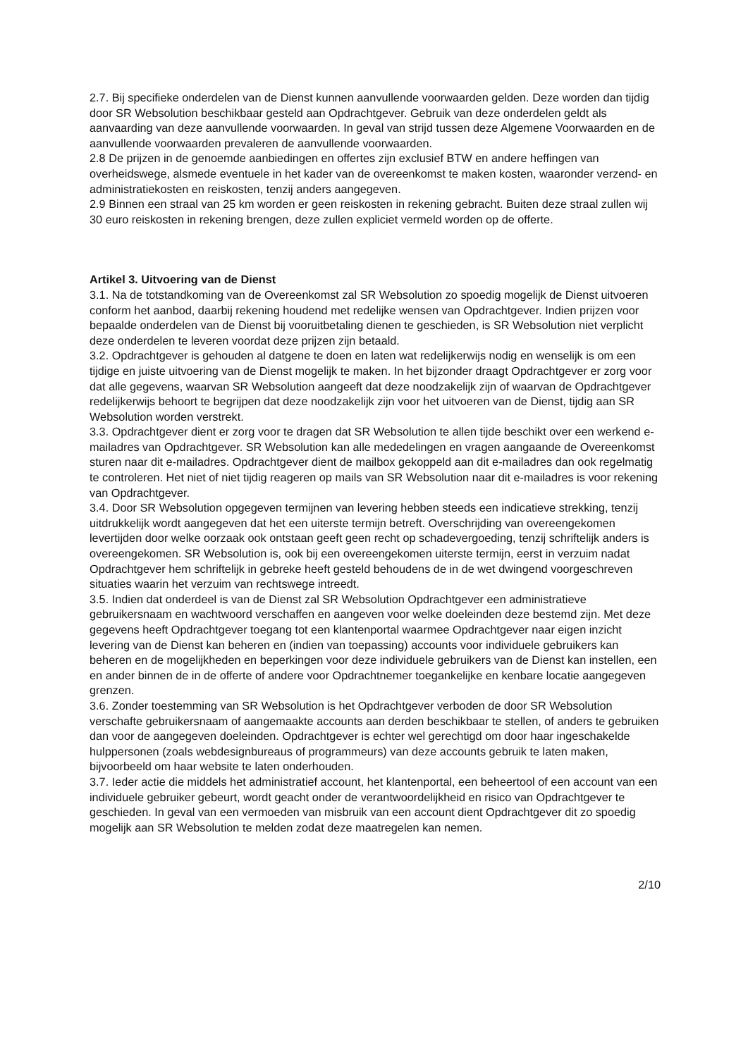2.7. Bij specifieke onderdelen van de Dienst kunnen aanvullende voorwaarden gelden. Deze worden dan tijdig door SR Websolution beschikbaar gesteld aan Opdrachtgever. Gebruik van deze onderdelen geldt als aanvaarding van deze aanvullende voorwaarden. In geval van strijd tussen deze Algemene Voorwaarden en de aanvullende voorwaarden prevaleren de aanvullende voorwaarden.
2.8 De prijzen in de genoemde aanbiedingen en offertes zijn exclusief BTW en andere heffingen van overheidswege, alsmede eventuele in het kader van de overeenkomst te maken kosten, waaronder verzend- en administratiekosten en reiskosten, tenzij anders aangegeven.
2.9 Binnen een straal van 25 km worden er geen reiskosten in rekening gebracht. Buiten deze straal zullen wij 30 euro reiskosten in rekening brengen, deze zullen expliciet vermeld worden op de offerte.
Artikel 3. Uitvoering van de Dienst
3.1. Na de totstandkoming van de Overeenkomst zal SR Websolution zo spoedig mogelijk de Dienst uitvoeren conform het aanbod, daarbij rekening houdend met redelijke wensen van Opdrachtgever. Indien prijzen voor bepaalde onderdelen van de Dienst bij vooruitbetaling dienen te geschieden, is SR Websolution niet verplicht deze onderdelen te leveren voordat deze prijzen zijn betaald.
3.2. Opdrachtgever is gehouden al datgene te doen en laten wat redelijkerwijs nodig en wenselijk is om een tijdige en juiste uitvoering van de Dienst mogelijk te maken. In het bijzonder draagt Opdrachtgever er zorg voor dat alle gegevens, waarvan SR Websolution aangeeft dat deze noodzakelijk zijn of waarvan de Opdrachtgever redelijkerwijs behoort te begrijpen dat deze noodzakelijk zijn voor het uitvoeren van de Dienst, tijdig aan SR Websolution worden verstrekt.
3.3. Opdrachtgever dient er zorg voor te dragen dat SR Websolution te allen tijde beschikt over een werkend e-mailadres van Opdrachtgever. SR Websolution kan alle mededelingen en vragen aangaande de Overeenkomst sturen naar dit e-mailadres. Opdrachtgever dient de mailbox gekoppeld aan dit e-mailadres dan ook regelmatig te controleren. Het niet of niet tijdig reageren op mails van SR Websolution naar dit e-mailadres is voor rekening van Opdrachtgever.
3.4. Door SR Websolution opgegeven termijnen van levering hebben steeds een indicatieve strekking, tenzij uitdrukkelijk wordt aangegeven dat het een uiterste termijn betreft. Overschrijding van overeengekomen levertijden door welke oorzaak ook ontstaan geeft geen recht op schadevergoeding, tenzij schriftelijk anders is overeengekomen. SR Websolution is, ook bij een overeengekomen uiterste termijn, eerst in verzuim nadat Opdrachtgever hem schriftelijk in gebreke heeft gesteld behoudens de in de wet dwingend voorgeschreven situaties waarin het verzuim van rechtswege intreedt.
3.5. Indien dat onderdeel is van de Dienst zal SR Websolution Opdrachtgever een administratieve gebruikersnaam en wachtwoord verschaffen en aangeven voor welke doeleinden deze bestemd zijn. Met deze gegevens heeft Opdrachtgever toegang tot een klantenportal waarmee Opdrachtgever naar eigen inzicht levering van de Dienst kan beheren en (indien van toepassing) accounts voor individuele gebruikers kan beheren en de mogelijkheden en beperkingen voor deze individuele gebruikers van de Dienst kan instellen, een en ander binnen de in de offerte of andere voor Opdrachtnemer toegankelijke en kenbare locatie aangegeven grenzen.
3.6. Zonder toestemming van SR Websolution is het Opdrachtgever verboden de door SR Websolution verschafte gebruikersnaam of aangemaakte accounts aan derden beschikbaar te stellen, of anders te gebruiken dan voor de aangegeven doeleinden. Opdrachtgever is echter wel gerechtigd om door haar ingeschakelde hulppersonen (zoals webdesignbureaus of programmeurs) van deze accounts gebruik te laten maken, bijvoorbeeld om haar website te laten onderhouden.
3.7. Ieder actie die middels het administratief account, het klantenportal, een beheertool of een account van een individuele gebruiker gebeurt, wordt geacht onder de verantwoordelijkheid en risico van Opdrachtgever te geschieden. In geval van een vermoeden van misbruik van een account dient Opdrachtgever dit zo spoedig mogelijk aan SR Websolution te melden zodat deze maatregelen kan nemen.
2/10